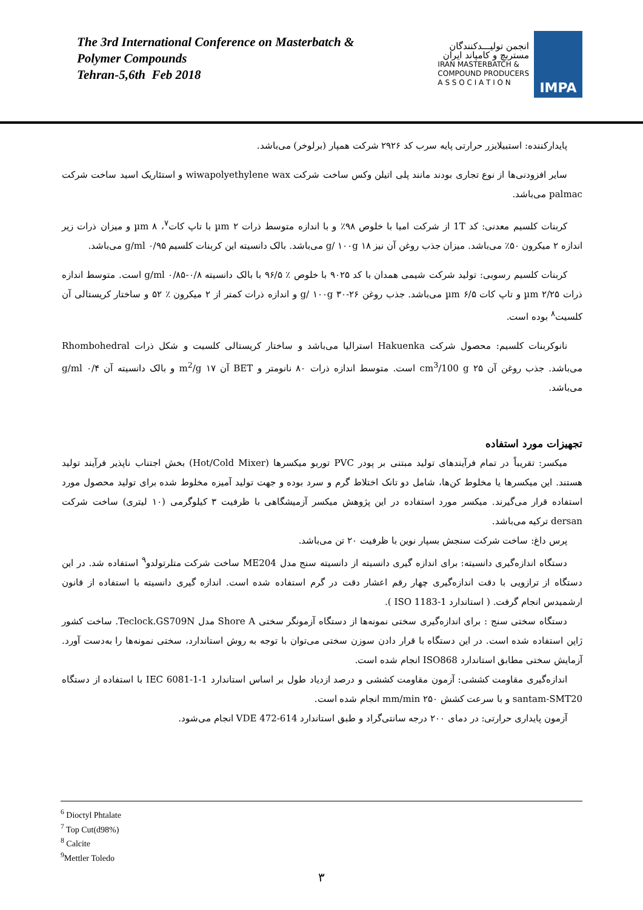The 3rd International Conference on Masterbatch &
Polymer Compounds
Tehran-5,6th Feb 2018
انجمن تولیـــدکنندگان
مستربچ و کامپاند ایران
IRAN MASTERBATCH &
COMPOUND PRODUCERS
A S S O C I A T I O N
IMPA
پایدارکننده: استبیلایزر حرارتی پایه سرب کد ۲۹۲۶ شرکت همپار (برلوخر) می‌باشد.
سایر افزودنی‌ها از نوع تجاری بودند مانند پلی اتیلن وکس ساخت شرکت wiwapolyethylene wax و استئاریک اسید ساخت شرکت palmac می‌باشد.
کربنات کلسیم معدنی: کد 1T از شرکت امیا با خلوص ۹۸٪ و با اندازه متوسط ذرات µm ۲ با تاپ کات<sup>۷</sup>، µm ۸ و میزان ذرات زیر اندازه ۲ میکرون ۵۰٪ می‌باشد. میزان جذب روغن آن نیز g/ ۱۰۰g ۱۸ می‌باشد. بالک دانسیته این کربنات کلسیم g/ml ۰/۹۵ می‌باشد.
کربنات کلسیم رسوبی: تولید شرکت شیمی همدان با کد ۹۰۲۵ با خلوص ٪ ۹۶/۵ با بالک دانسیته g/ml ۰/۸۵-۰/۸ است. متوسط اندازه ذرات µm ۲/۲۵ و تاپ کات µm ۶/۵ می‌باشد. جذب روغن g/ ۱۰۰g ۳۰-۲۶ و اندازه ذرات کمتر از ۲ میکرون ٪ ۵۲ و ساختار کریستالی آن کلسیت<sup>۸</sup> بوده است.
نانوکربنات کلسیم: محصول شرکت Hakuenka استرالیا می‌باشد و ساختار کریستالی کلسیت و شکل ذرات Rhombohedral می‌باشد. جذب روغن آن cm<sup>3</sup>/100 g ۲۵ است. متوسط اندازه ذرات ۸۰ نانومتر و BET آن m<sup>2</sup>/g ۱۷ و بالک دانسیته آن g/ml ۰/۴ می‌باشد.
تجهیزات مورد استفاده
میکسر: تقریباً در تمام فرآیندهای تولید مبتنی بر پودر PVC توربو میکسرها (Hot/Cold Mixer) بخش اجتناب ناپذیر فرآیند تولید هستند. این میکسرها یا مخلوط کن‌ها، شامل دو تانک اختلاط گرم و سرد بوده و جهت تولید آمیزه مخلوط شده برای تولید محصول مورد استفاده قرار می‌گیرند. میکسر مورد استفاده در این پژوهش میکسر آزمیشگاهی با ظرفیت ۳ کیلوگرمی (۱۰ لیتری) ساخت شرکت dersan ترکیه می‌باشد.
پرس داغ: ساخت شرکت سنجش بسپار نوین با ظرفیت ۲۰ تن می‌باشد.
دستگاه اندازه‌گیری دانسیته: برای اندازه گیری دانسیته از دانسیته سنج مدل ME204 ساخت شرکت متلرتولدو<sup>۹</sup> استفاده شد. در این دستگاه از ترازویی با دقت اندازه‌گیری چهار رقم اعشار دقت در گرم استفاده شده است. اندازه گیری دانسیته با استفاده از قانون ارشمیدس انجام گرفت. ( استاندارد ISO 1183-1 ).
دستگاه سختی سنج : برای اندازه‌گیری سختی نمونه‌ها از دستگاه آزمونگر سختی Shore A مدل Teclock.GS709N. ساخت کشور ژاپن استفاده شده است. در این دستگاه با قرار دادن سوزن سختی می‌توان با توجه به روش استاندارد، سختی نمونه‌ها را به‌دست آورد. آزمایش سختی مطابق استاندارد ISO868 انجام شده است.
اندازه‌گیری مقاومت کششی: آزمون مقاومت کششی و درصد ازدیاد طول بر اساس استاندارد IEC 6081-1-1 با استفاده از دستگاه santam-SMT20 و با سرعت کشش mm/min ۲۵۰ انجام شده است.
آزمون پایداری حرارتی: در دمای ۲۰۰ درجه سانتی‌گراد و طبق استاندارد VDE 472-614 انجام می‌شود.
<sup>6</sup> Dioctyl Phtalate
<sup>7</sup> Top Cut(d98%)
<sup>8</sup> Calcite
<sup>9</sup> Mettler Toledo
۳